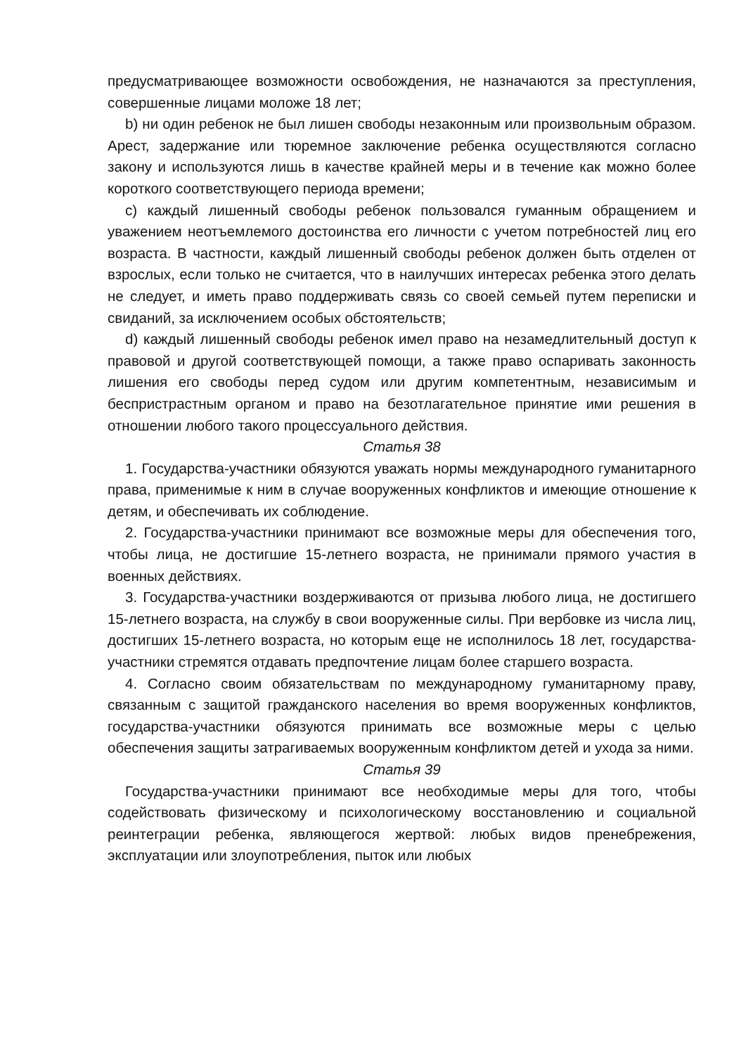предусматривающее возможности освобождения, не назначаются за преступления, совершенные лицами моложе 18 лет;
b) ни один ребенок не был лишен свободы незаконным или произвольным образом. Арест, задержание или тюремное заключение ребенка осуществляются согласно закону и используются лишь в качестве крайней меры и в течение как можно более короткого соответствующего периода времени;
c) каждый лишенный свободы ребенок пользовался гуманным обращением и уважением неотъемлемого достоинства его личности с учетом потребностей лиц его возраста. В частности, каждый лишенный свободы ребенок должен быть отделен от взрослых, если только не считается, что в наилучших интересах ребенка этого делать не следует, и иметь право поддерживать связь со своей семьей путем переписки и свиданий, за исключением особых обстоятельств;
d) каждый лишенный свободы ребенок имел право на незамедлительный доступ к правовой и другой соответствующей помощи, а также право оспаривать законность лишения его свободы перед судом или другим компетентным, независимым и беспристрастным органом и право на безотлагательное принятие ими решения в отношении любого такого процессуального действия.
Статья 38
1. Государства-участники обязуются уважать нормы международного гуманитарного права, применимые к ним в случае вооруженных конфликтов и имеющие отношение к детям, и обеспечивать их соблюдение.
2. Государства-участники принимают все возможные меры для обеспечения того, чтобы лица, не достигшие 15-летнего возраста, не принимали прямого участия в военных действиях.
3. Государства-участники воздерживаются от призыва любого лица, не достигшего 15-летнего возраста, на службу в свои вооруженные силы. При вербовке из числа лиц, достигших 15-летнего возраста, но которым еще не исполнилось 18 лет, государства-участники стремятся отдавать предпочтение лицам более старшего возраста.
4. Согласно своим обязательствам по международному гуманитарному праву, связанным с защитой гражданского населения во время вооруженных конфликтов, государства-участники обязуются принимать все возможные меры с целью обеспечения защиты затрагиваемых вооруженным конфликтом детей и ухода за ними.
Статья 39
Государства-участники принимают все необходимые меры для того, чтобы содействовать физическому и психологическому восстановлению и социальной реинтеграции ребенка, являющегося жертвой: любых видов пренебрежения, эксплуатации или злоупотребления, пыток или любых